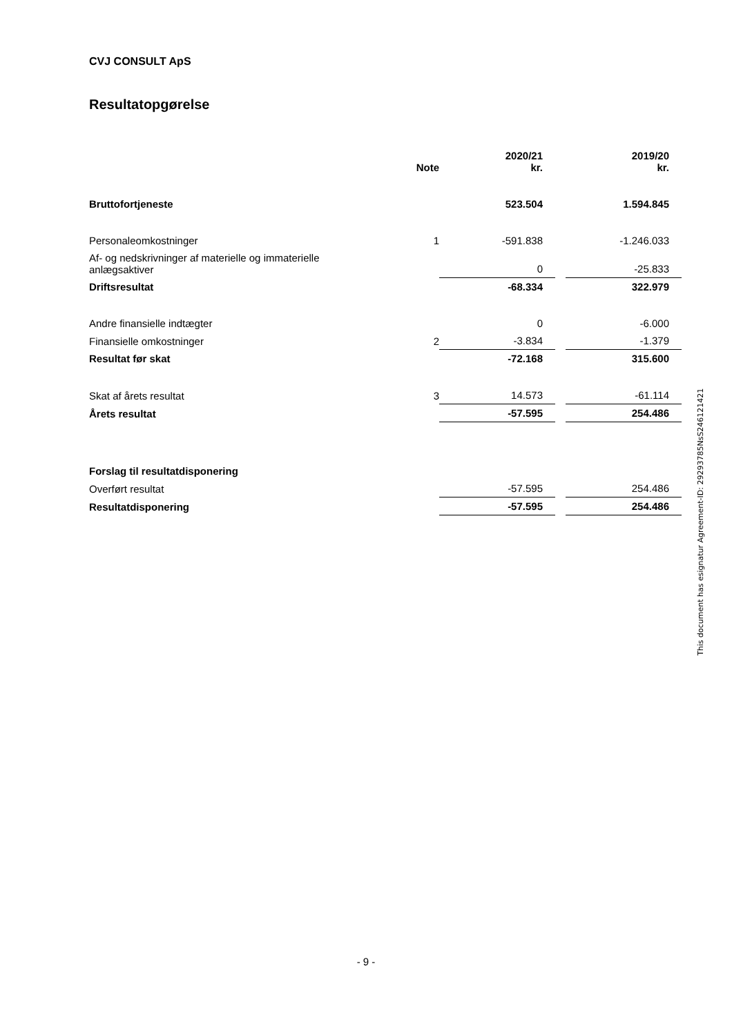CVJ CONSULT ApS
Resultatopgørelse
| | Note | 2020/21 kr. | | 2019/20 kr. |
| --- | --- | --- | --- | --- |
| Bruttofortjeneste | | 523.504 | | 1.594.845 |
| Personaleomkostninger | 1 | -591.838 | | -1.246.033 |
| Af- og nedskrivninger af materielle og immaterielle anlægsaktiver | | 0 | | -25.833 |
| Driftsresultat | | -68.334 | | 322.979 |
| Andre finansielle indtægter | | 0 | | -6.000 |
| Finansielle omkostninger | 2 | -3.834 | | -1.379 |
| Resultat før skat | | -72.168 | | 315.600 |
| Skat af årets resultat | 3 | 14.573 | | -61.114 |
| Årets resultat | | -57.595 | | 254.486 |
| Forslag til resultatdisponering | | | | |
| Overført resultat | | -57.595 | | 254.486 |
| Resultatdisponering | | -57.595 | | 254.486 |
This document has esignatur Agreement-ID: 29293785NsS246121421
- 9 -